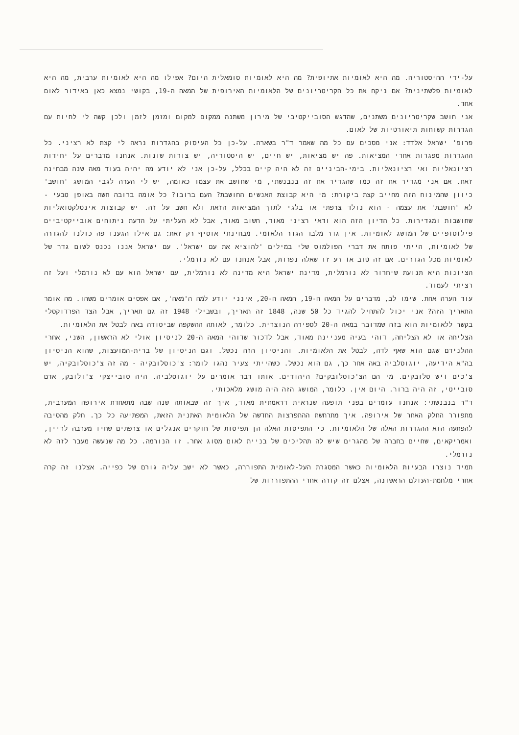על-ידי ההיסטוריה. מה היא לאומיות אתיופית? מה היא לאומיות סומאלית היום? אפילו מה היא לאומיות ערבית, מה היא לאומיות פלשתינית? אם ניקח את כל הקריטריונים של הלאומיות האירופית של המאה ה-19, בקושי נמצא כאן באידור לאום אחד.
אני חושב שקריטריונים משתנים, שהדגש הסובייקטיבי של מירון משתנה ממקום למקום ומזמן לזמן ולכן קשה לי לחיות עם הגדרות קשוחות תיאורטיות של לאום.
פרופ' ישראל אלדד: אני מסכים עם כל מה שאמר ד"ר בשארה. על-כן כל העיסוק בהגדרות נראה לי קצת לא רציני. כל ההגדרות מפגרות אחרי המציאות. פה יש מציאות, יש חיים, יש היסטוריה, יש צורות שונות. אנחנו מדברים על יחידות רציונאליות ואי רציונאליות. בימי-הביניים זה לא היה קיים בכלל, על-כן אני לא יודע מה יהיה בעוד מאה שנה מבחינה זאת. אם אני מגדיר את זה כמו שהגדיר את זה בנבנשתי, מי שחושב את עצמו כאומה, יש לי הערה לגבי המושג 'חושב' כיוון שהמינוח הזה מחייב קצת ביקורת: מי היא קבוצת האנשים החושבת? העם ברובו? כל אומה ברובה חשה באופן טבעי - לא 'חושבת' את עצמה - הוא נולד צרפתי או בלגי לתוך המציאות הזאת ולא חשב על זה. יש קבוצות אינטלקטואליות שחושבות ומגדירות. כל הדיון הזה הוא ודאי רציני מאוד, חשוב מאוד, אבל לא העליתי על הדעת ניתוחים אובייקטיביים פילוסופיים של המושג לאומיות. אין גדר מלבד הגדר הלאומי. מבחינתי אוסיף רק זאת: גם אילו הגענו פה כולנו להגדרה של לאומיות, הייתי פותח את דברי הפולמוס שלי במילים 'להוציא את עם ישראל'. עם ישראל אננו נכנס לשום גדר של לאומיות מכל הגדרים. אם זה טוב או רע זו שאלה נפרדת, אבל אנחנו עם לא נורמלי.
הציונות היא תנועת שיחרור לא נורמלית, מדינת ישראל היא מדינה לא נורמלית, עם ישראל הוא עם לא נורמלי ועל זה רציתי לעמוד.
עוד הערה אחת. שימו לב, מדברים על המאה ה-19, המאה ה-20, אינני יודע למה ה'מאה', אם אפסים אומרים משהו. מה אומר התאריך הזה? אני יכול להתחיל להגיד כל 50 שנה, 1848 זה תאריך, ובשבילי 1948 זה גם תאריך, אבל הצד הפרדוקסלי בקשר ללאומיות הוא בזה שמדובר במאה ה-20 לספירה הנוצרית. כלומר, לאותה ההשקפה שביסודה באה לבטל את הלאומיות.
הצליחה או לא הצליחה, דוהי בעיה מעניינת מאוד, אבל לדכור שדוהי המאה ה-20 לניסיון אולי לא הראשון, השני, אחרי ההלנידם שגם הוא שאף לדה, לבטל את הלאומיות. והניסיון הזה נכשל. וגם הניסיון של ברית-המועצות, שהוא הניסיון בה"א הידיעה, יוגוסלביה באה אחר כך, גם הוא נכשל. כשהייתי צעיר נהגו לומר: צ'כוסלובקיה - מה זה צ'כוסלובקיה, יש צ'כים ויש סלובקים. מי הם הצ'כוסלובקים? היהודים. אותו דבר אומרים על יוגוסלביה. היה סובייצקי צ'ולובק, אדם סובייטי, זה היה ברור. היום אין. כלומר, המושג הזה היה מושג מלאכותי.
ד"ר בנבנשתי: אנחנו עומדים בפני תופעה שנראית דראמתית מאוד, איך זה שבאותה שנה שבה מתאחדת אירופה המערבית, מתפורר החלק האחר של אירופה. איך מתרחשת ההתפרצות החדשה של הלאומית האתנית הזאת, המפתיעה כל כך. חלק מהסיבה להפתעה הוא ההגדרות האלה של הלאומיות. כי התפיסות האלה הן תפיסות של חוקרים אנגלים או צרפתים שחיו מערבה לריין, ואמריקאים, שחיים בחברה של מהגרים שיש לה תהליכים של בניית לאום מסוג אחר. זו הנורמה. כל מה שנעשה מעבר לזה לא נורמלי.
תמיד נוצרו הבעיות הלאומיות כאשר המסגרת העל-לאומית התפוררה, כאשר לא ישב עליה גורם של כפייה. אצלנו זה קרה אחרי מלחמת-העולם הראשונה, אצלם זה קורה אחרי ההתפוררות של